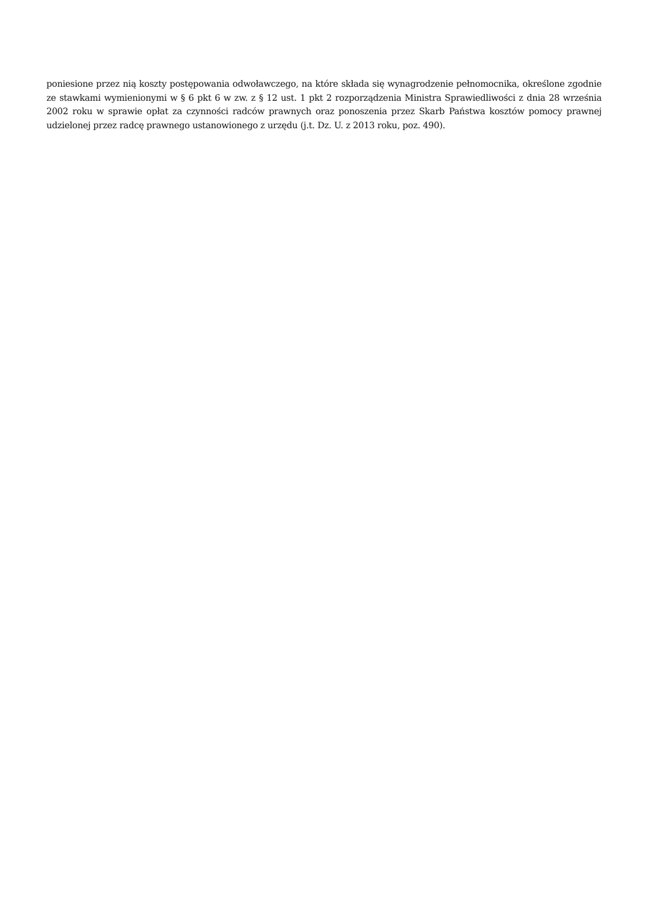poniesione przez nią koszty postępowania odwoławczego, na które składa się wynagrodzenie pełnomocnika, określone zgodnie ze stawkami wymienionymi w § 6 pkt 6 w zw. z § 12 ust. 1 pkt 2 rozporządzenia Ministra Sprawiedliwości z dnia 28 września 2002 roku w sprawie opłat za czynności radców prawnych oraz ponoszenia przez Skarb Państwa kosztów pomocy prawnej udzielonej przez radcę prawnego ustanowionego z urzędu (j.t. Dz. U. z 2013 roku, poz. 490).